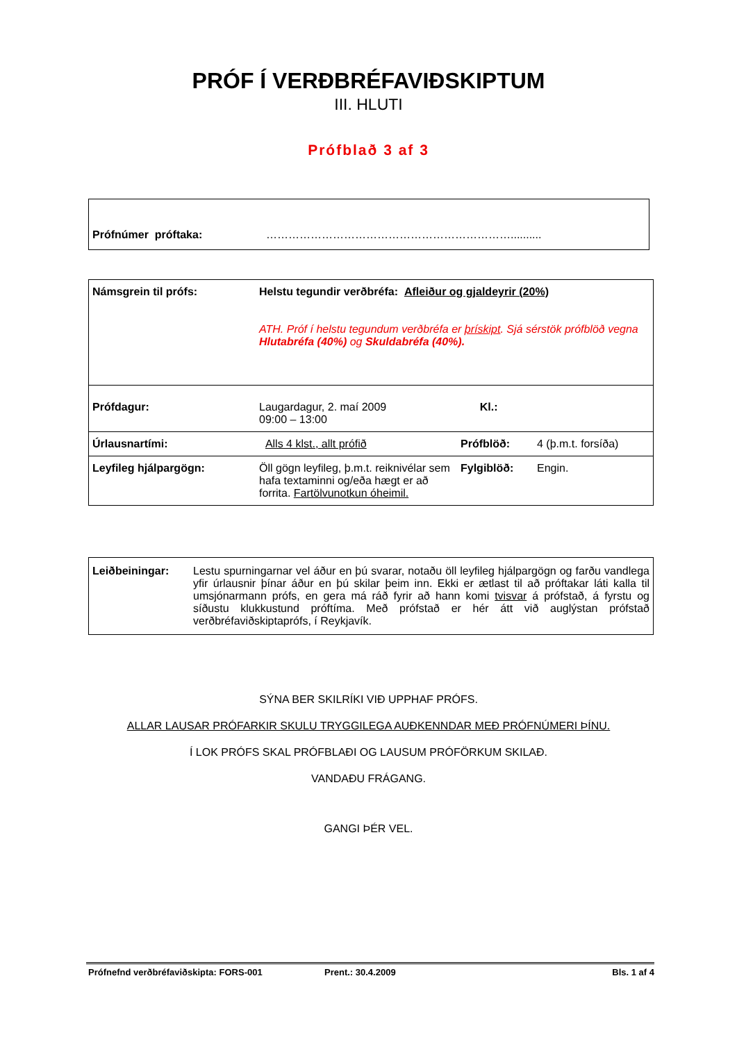PRÓF Í VERÐBRÉFAVIÐSKIPTUM
III. HLUTI
Prófblað 3 af 3
| Prófnúmer próftaka: | ………………………………………………………….......... |
| Námsgrein til prófs: | Helstu tegundir verðbréfa: Afleiður og gjaldeyrir (20%) ATH. Próf í helstu tegundum verðbréfa er þrískipt . Sjá sérstök prófblöð vegna Hlutabréfa (40%) og Skuldabréfa (40%). | | |
| Prófdagur: | Laugardagur, 2. maí 2009 Kl.: 09:00 – 13:00 | | |
| Úrlausnartími: | Alls 4 klst., allt prófið | Prófblöð: | 4 (þ.m.t. forsíða) |
| Leyfileg hjálpargögn: | Öll gögn leyfileg, þ.m.t. reiknivélar sem hafa textaminni og/eða hægt er að forrita. Fartölvunotkun óheimil. | Fylgiblöð: | Engin. |
| Leiðbeiningar: | Lestu spurningarnar vel áður en þú svarar, notaðu öll leyfileg hjálpargögn og farðu vandlega yfir úrlausnir þínar áður en þú skilar þeim inn. Ekki er ætlast til að próftakar láti kalla til umsjónarmann prófs, en gera má ráð fyrir að hann komi tvisvar á prófstað, á fyrstu og síðustu klukkustund próftíma. Með prófstað er hér átt við auglýstan prófstað verðbréfaviðskiptaprófs, í Reykjavík. |
SÝNA BER SKILRÍKI VIÐ UPPHAF PRÓFS.
ALLAR LAUSAR PRÓFARKIR SKULU TRYGGILEGA AUÐKENNDAR MEÐ PRÓFNÚMERI ÞÍNU.
Í LOK PRÓFS SKAL PRÓFBLAÐI OG LAUSUM PRÓFÖRKUM SKILAÐ.
VANDAÐU FRÁGANG.
GANGI ÞÉR VEL.
Prófnefnd verðbréfaviðskipta: FORS-001 Prent.: 30.4.2009 Bls. 1 af 4